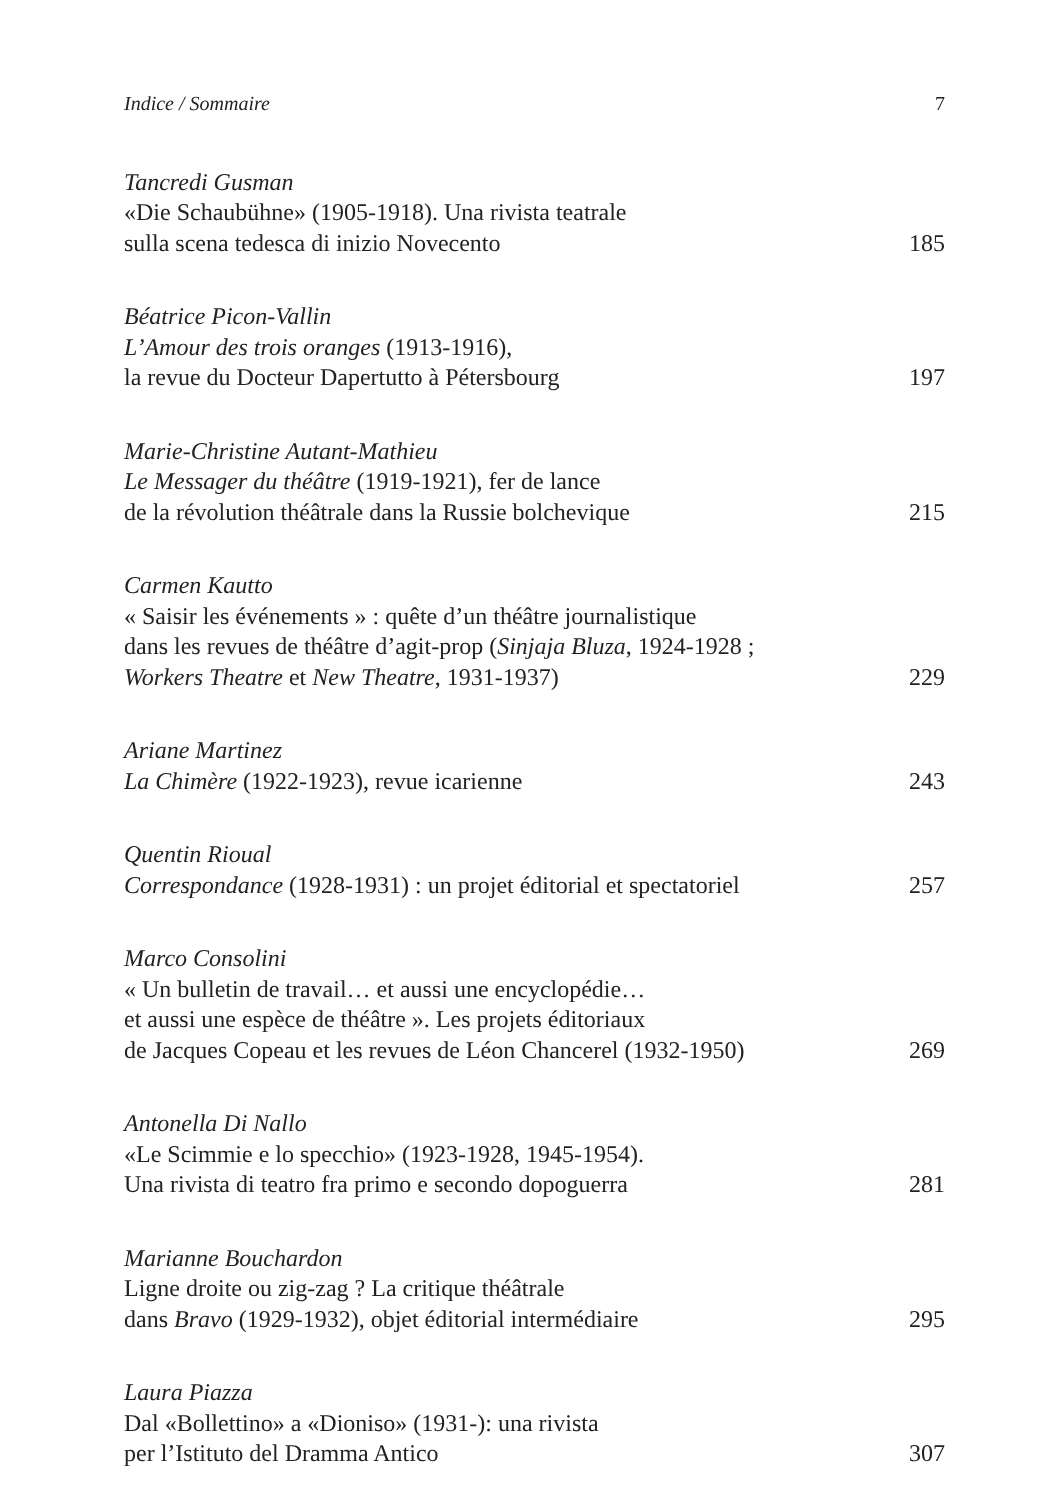Indice / Sommaire 7
Tancredi Gusman
«Die Schaubühne» (1905-1918). Una rivista teatrale
sulla scena tedesca di inizio Novecento 185
Béatrice Picon-Vallin
L’Amour des trois oranges (1913-1916),
la revue du Docteur Dapertutto à Pétersbourg 197
Marie-Christine Autant-Mathieu
Le Messager du théâtre (1919-1921), fer de lance
de la révolution théâtrale dans la Russie bolchevique 215
Carmen Kautto
« Saisir les événements » : quête d’un théâtre journalistique
dans les revues de théâtre d’agit-prop (Sinjaja Bluza, 1924-1928 ;
Workers Theatre et New Theatre, 1931-1937) 229
Ariane Martinez
La Chimère (1922-1923), revue icarienne 243
Quentin Rioual
Correspondance (1928-1931) : un projet éditorial et spectatoriel 257
Marco Consolini
« Un bulletin de travail… et aussi une encyclopédie…
et aussi une espèce de théâtre ». Les projets éditoriaux
de Jacques Copeau et les revues de Léon Chancerel (1932-1950) 269
Antonella Di Nallo
«Le Scimmie e lo specchio» (1923-1928, 1945-1954).
Una rivista di teatro fra primo e secondo dopoguerra 281
Marianne Bouchardon
Ligne droite ou zig-zag ? La critique théâtrale
dans Bravo (1929-1932), objet éditorial intermédiaire 295
Laura Piazza
Dal «Bollettino» a «Dioniso» (1931-): una rivista
per l’Istituto del Dramma Antico 307